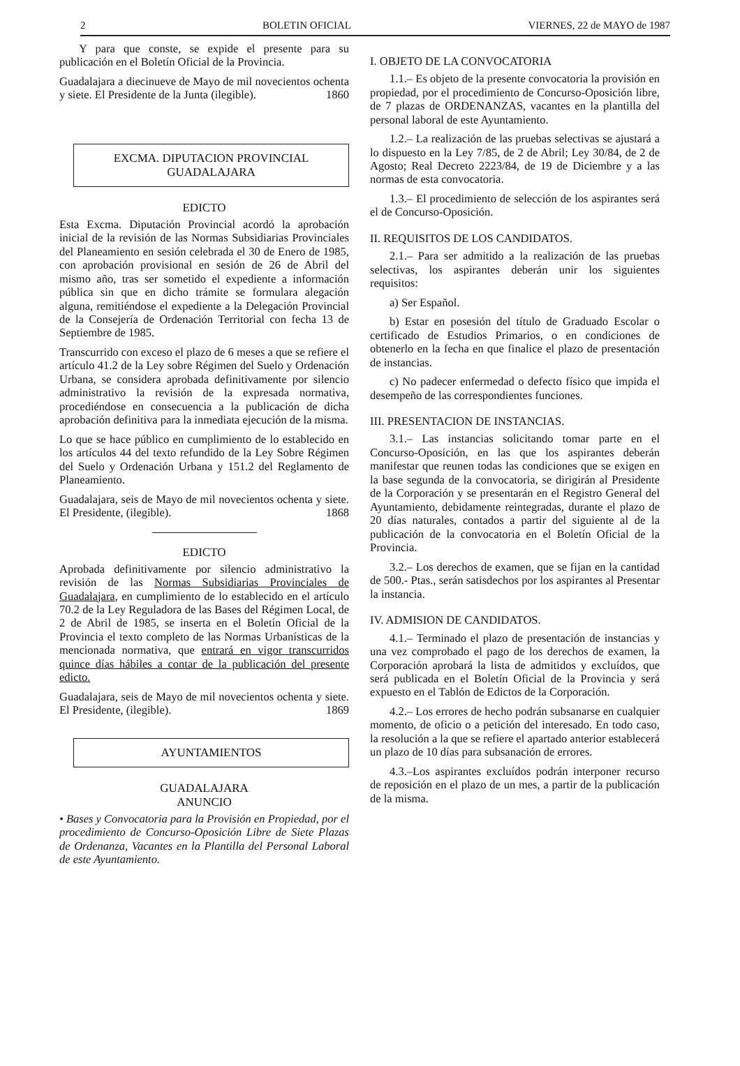2 BOLETIN OFICIAL VIERNES, 22 de MAYO de 1987
Y para que conste, se expide el presente para su publicación en el Boletín Oficial de la Provincia.
Guadalajara a diecinueve de Mayo de mil novecientos ochenta y siete. El Presidente de la Junta (ilegible). 1860
EXCMA. DIPUTACION PROVINCIAL
GUADALAJARA
EDICTO
Esta Excma. Diputación Provincial acordó la aprobación inicial de la revisión de las Normas Subsidiarias Provinciales del Planeamiento en sesión celebrada el 30 de Enero de 1985, con aprobación provisional en sesión de 26 de Abril del mismo año, tras ser sometido el expediente a información pública sin que en dicho trámite se formulara alegación alguna, remitiéndose el expediente a la Delegación Provincial de la Consejería de Ordenación Territorial con fecha 13 de Septiembre de 1985.
Transcurrido con exceso el plazo de 6 meses a que se refiere el artículo 41.2 de la Ley sobre Régimen del Suelo y Ordenación Urbana, se considera aprobada definitivamente por silencio administrativo la revisión de la expresada normativa, procediéndose en consecuencia a la publicación de dicha aprobación definitiva para la inmediata ejecución de la misma.
Lo que se hace público en cumplimiento de lo establecido en los artículos 44 del texto refundido de la Ley Sobre Régimen del Suelo y Ordenación Urbana y 151.2 del Reglamento de Planeamiento.
Guadalajara, seis de Mayo de mil novecientos ochenta y siete. El Presidente, (ilegible). 1868
EDICTO
Aprobada definitivamente por silencio administrativo la revisión de las Normas Subsidiarias Provinciales de Guadalajara, en cumplimiento de lo establecido en el artículo 70.2 de la Ley Reguladora de las Bases del Régimen Local, de 2 de Abril de 1985, se inserta en el Boletín Oficial de la Provincia el texto completo de las Normas Urbanísticas de la mencionada normativa, que entrará en vigor transcurridos quince días hábiles a contar de la publicación del presente edicto.
Guadalajara, seis de Mayo de mil novecientos ochenta y siete. El Presidente, (ilegible). 1869
AYUNTAMIENTOS
GUADALAJARA
ANUNCIO
• Bases y Convocatoria para la Provisión en Propiedad, por el procedimiento de Concurso-Oposición Libre de Siete Plazas de Ordenanza, Vacantes en la Plantilla del Personal Laboral de este Ayuntamiento.
I. OBJETO DE LA CONVOCATORIA
1.1.– Es objeto de la presente convocatoria la provisión en propiedad, por el procedimiento de Concurso-Oposición libre, de 7 plazas de ORDENANZAS, vacantes en la plantilla del personal laboral de este Ayuntamiento.
1.2.– La realización de las pruebas selectivas se ajustará a lo dispuesto en la Ley 7/85, de 2 de Abril; Ley 30/84, de 2 de Agosto; Real Decreto 2223/84, de 19 de Diciembre y a las normas de esta convocatoria.
1.3.– El procedimiento de selección de los aspirantes será el de Concurso-Oposición.
II. REQUISITOS DE LOS CANDIDATOS.
2.1.– Para ser admitido a la realización de las pruebas selectivas, los aspirantes deberán unir los siguientes requisitos:
a) Ser Español.
b) Estar en posesión del título de Graduado Escolar o certificado de Estudios Primarios, o en condiciones de obtenerlo en la fecha en que finalice el plazo de presentación de instancias.
c) No padecer enfermedad o defecto físico que impida el desempeño de las correspondientes funciones.
III. PRESENTACION DE INSTANCIAS.
3.1.– Las instancias solicitando tomar parte en el Concurso-Oposición, en las que los aspirantes deberán manifestar que reunen todas las condiciones que se exigen en la base segunda de la convocatoria, se dirigirán al Presidente de la Corporación y se presentarán en el Registro General del Ayuntamiento, debidamente reintegradas, durante el plazo de 20 días naturales, contados a partir del siguiente al de la publicación de la convocatoria en el Boletín Oficial de la Provincia.
3.2.– Los derechos de examen, que se fijan en la cantidad de 500.- Ptas., serán satisdechos por los aspirantes al Presentar la instancia.
IV. ADMISION DE CANDIDATOS.
4.1.– Terminado el plazo de presentación de instancias y una vez comprobado el pago de los derechos de examen, la Corporación aprobará la lista de admitidos y excluídos, que será publicada en el Boletín Oficial de la Provincia y será expuesto en el Tablón de Edictos de la Corporación.
4.2.– Los errores de hecho podrán subsanarse en cualquier momento, de oficio o a petición del interesado. En todo caso, la resolución a la que se refiere el apartado anterior establecerá un plazo de 10 días para subsanación de errores.
4.3.–Los aspirantes excluídos podrán interponer recurso de reposición en el plazo de un mes, a partir de la publicación de la misma.